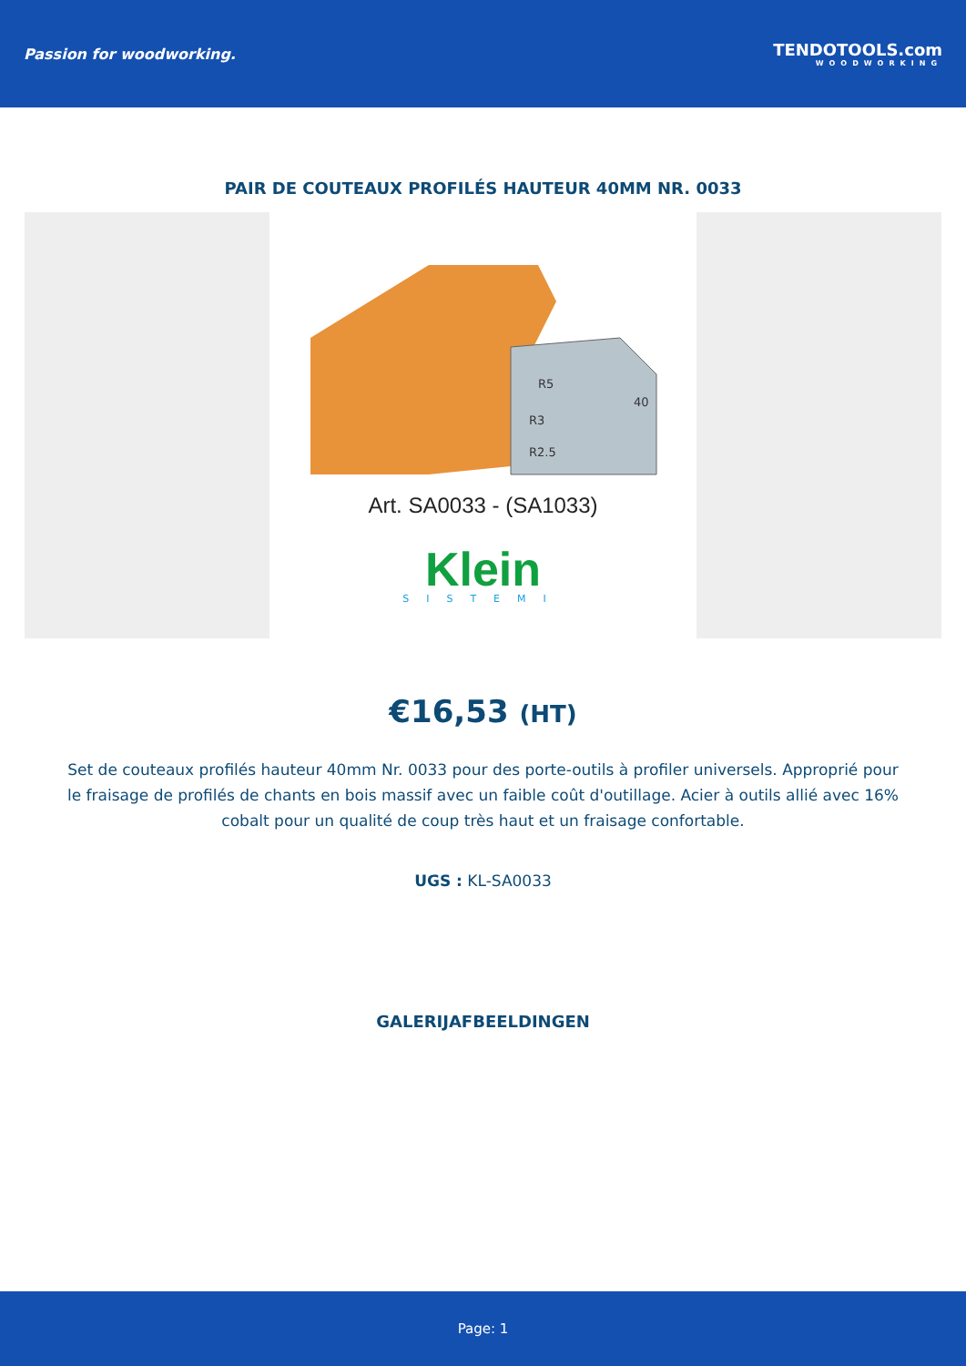Passion for woodworking. TENDOTOOLS.com
WOODWORKING
PAIR DE COUTEAUX PROFILÉS HAUTEUR 40MM NR. 0033
R5
R3
R2.5
40
Art. SA0033 - (SA1033)
Klein
SISTEMI
€16,53 (HT)
Set de couteaux profilés hauteur 40mm Nr. 0033 pour des porte-outils à profiler universels. Approprié pour le fraisage de profilés de chants en bois massif avec un faible coût d'outillage. Acier à outils allié avec 16% cobalt pour un qualité de coup très haut et un fraisage confortable.
UGS : KL-SA0033
GALERIJAFBEELDINGEN
Page: 1